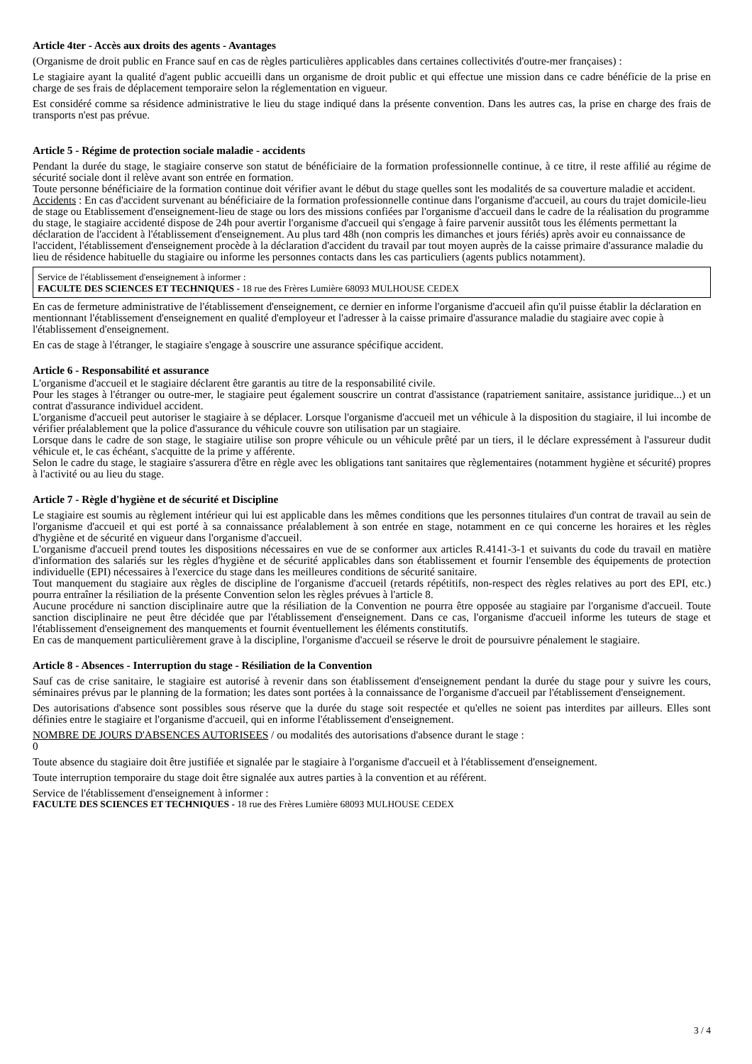Article 4ter - Accès aux droits des agents - Avantages
(Organisme de droit public en France sauf en cas de règles particulières applicables dans certaines collectivités d'outre-mer françaises) :
Le stagiaire ayant la qualité d'agent public accueilli dans un organisme de droit public et qui effectue une mission dans ce cadre bénéficie de la prise en charge de ses frais de déplacement temporaire selon la réglementation en vigueur.
Est considéré comme sa résidence administrative le lieu du stage indiqué dans la présente convention. Dans les autres cas, la prise en charge des frais de transports n'est pas prévue.
Article 5 - Régime de protection sociale maladie - accidents
Pendant la durée du stage, le stagiaire conserve son statut de bénéficiaire de la formation professionnelle continue, à ce titre, il reste affilié au régime de sécurité sociale dont il relève avant son entrée en formation.
Toute personne bénéficiaire de la formation continue doit vérifier avant le début du stage quelles sont les modalités de sa couverture maladie et accident.
Accidents : En cas d'accident survenant au bénéficiaire de la formation professionnelle continue dans l'organisme d'accueil, au cours du trajet domicile-lieu de stage ou Etablissement d'enseignement-lieu de stage ou lors des missions confiées par l'organisme d'accueil dans le cadre de la réalisation du programme du stage, le stagiaire accidenté dispose de 24h pour avertir l'organisme d'accueil qui s'engage à faire parvenir aussitôt tous les éléments permettant la déclaration de l'accident à l'établissement d'enseignement. Au plus tard 48h (non compris les dimanches et jours fériés) après avoir eu connaissance de l'accident, l'établissement d'enseignement procède à la déclaration d'accident du travail par tout moyen auprès de la caisse primaire d'assurance maladie du lieu de résidence habituelle du stagiaire ou informe les personnes contacts dans les cas particuliers (agents publics notamment).
Service de l'établissement d'enseignement à informer :
FACULTE DES SCIENCES ET TECHNIQUES - 18 rue des Frères Lumière 68093 MULHOUSE CEDEX
En cas de fermeture administrative de l'établissement d'enseignement, ce dernier en informe l'organisme d'accueil afin qu'il puisse établir la déclaration en mentionnant l'établissement d'enseignement en qualité d'employeur et l'adresser à la caisse primaire d'assurance maladie du stagiaire avec copie à l'établissement d'enseignement.
En cas de stage à l'étranger, le stagiaire s'engage à souscrire une assurance spécifique accident.
Article 6 - Responsabilité et assurance
L'organisme d'accueil et le stagiaire déclarent être garantis au titre de la responsabilité civile.
Pour les stages à l'étranger ou outre-mer, le stagiaire peut également souscrire un contrat d'assistance (rapatriement sanitaire, assistance juridique...) et un contrat d'assurance individuel accident.
L'organisme d'accueil peut autoriser le stagiaire à se déplacer. Lorsque l'organisme d'accueil met un véhicule à la disposition du stagiaire, il lui incombe de vérifier préalablement que la police d'assurance du véhicule couvre son utilisation par un stagiaire.
Lorsque dans le cadre de son stage, le stagiaire utilise son propre véhicule ou un véhicule prêté par un tiers, il le déclare expressément à l'assureur dudit véhicule et, le cas échéant, s'acquitte de la prime y afférente.
Selon le cadre du stage, le stagiaire s'assurera d'être en règle avec les obligations tant sanitaires que règlementaires (notamment hygiène et sécurité) propres à l'activité ou au lieu du stage.
Article 7 - Règle d'hygiène et de sécurité et Discipline
Le stagiaire est soumis au règlement intérieur qui lui est applicable dans les mêmes conditions que les personnes titulaires d'un contrat de travail au sein de l'organisme d'accueil et qui est porté à sa connaissance préalablement à son entrée en stage, notamment en ce qui concerne les horaires et les règles d'hygiène et de sécurité en vigueur dans l'organisme d'accueil.
L'organisme d'accueil prend toutes les dispositions nécessaires en vue de se conformer aux articles R.4141-3-1 et suivants du code du travail en matière d'information des salariés sur les règles d'hygiène et de sécurité applicables dans son établissement et fournir l'ensemble des équipements de protection individuelle (EPI) nécessaires à l'exercice du stage dans les meilleures conditions de sécurité sanitaire.
Tout manquement du stagiaire aux règles de discipline de l'organisme d'accueil (retards répétitifs, non-respect des règles relatives au port des EPI, etc.) pourra entraîner la résiliation de la présente Convention selon les règles prévues à l'article 8.
Aucune procédure ni sanction disciplinaire autre que la résiliation de la Convention ne pourra être opposée au stagiaire par l'organisme d'accueil. Toute sanction disciplinaire ne peut être décidée que par l'établissement d'enseignement. Dans ce cas, l'organisme d'accueil informe les tuteurs de stage et l'établissement d'enseignement des manquements et fournit éventuellement les éléments constitutifs.
En cas de manquement particulièrement grave à la discipline, l'organisme d'accueil se réserve le droit de poursuivre pénalement le stagiaire.
Article 8 - Absences - Interruption du stage - Résiliation de la Convention
Sauf cas de crise sanitaire, le stagiaire est autorisé à revenir dans son établissement d'enseignement pendant la durée du stage pour y suivre les cours, séminaires prévus par le planning de la formation; les dates sont portées à la connaissance de l'organisme d'accueil par l'établissement d'enseignement.
Des autorisations d'absence sont possibles sous réserve que la durée du stage soit respectée et qu'elles ne soient pas interdites par ailleurs. Elles sont définies entre le stagiaire et l'organisme d'accueil, qui en informe l'établissement d'enseignement.
NOMBRE DE JOURS D'ABSENCES AUTORISEES / ou modalités des autorisations d'absence durant le stage :
0
Toute absence du stagiaire doit être justifiée et signalée par le stagiaire à l'organisme d'accueil et à l'établissement d'enseignement.
Toute interruption temporaire du stage doit être signalée aux autres parties à la convention et au référent.
Service de l'établissement d'enseignement à informer :
FACULTE DES SCIENCES ET TECHNIQUES - 18 rue des Frères Lumière 68093 MULHOUSE CEDEX
3 / 4